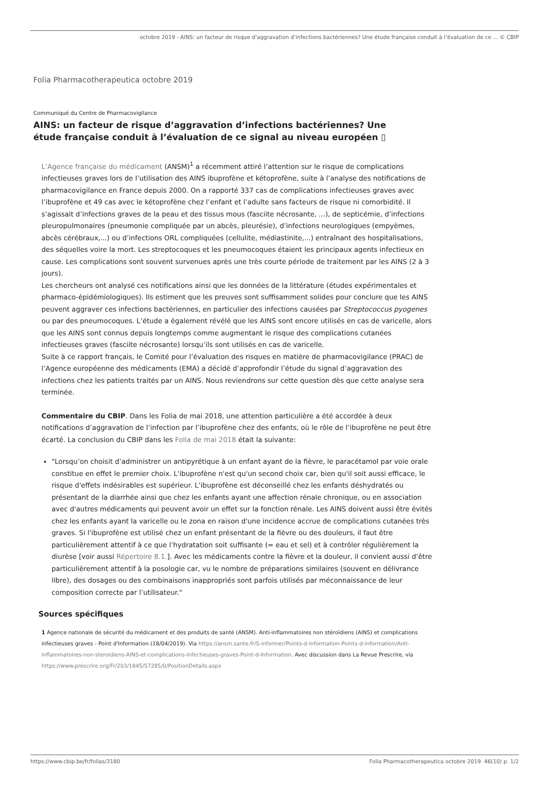octobre 2019 - AINS: un facteur de risque d’aggravation d’infections bactériennes? Une étude française conduit à l’évaluation de ce ... © CBIP
Folia Pharmacotherapeutica octobre 2019
Communiqué du Centre de Pharmacovigilance
AINS: un facteur de risque d’aggravation d’infections bactériennes? Une étude française conduit à l’évaluation de ce signal au niveau européen ▯
L’Agence française du médicament (ANSM)<sup>1</sup> a récemment attiré l’attention sur le risque de complications infectieuses graves lors de l’utilisation des AINS ibuprofène et kétoprofène, suite à l’analyse des notifications de pharmacovigilance en France depuis 2000. On a rapporté 337 cas de complications infectieuses graves avec l’ibuprofène et 49 cas avec le kétoprofène chez l’enfant et l’adulte sans facteurs de risque ni comorbidité. Il s’agissait d’infections graves de la peau et des tissus mous (fasciite nécrosante, ...), de septicémie, d’infections pleuropulmonaires (pneumonie compliquée par un abcès, pleurésie), d’infections neurologiques (empyèmes, abcès cérébraux,...) ou d’infections ORL compliquées (cellulite, médiastinite,...) entraînant des hospitalisations, des séquelles voire la mort. Les streptocoques et les pneumocoques étaient les principaux agents infectieux en cause. Les complications sont souvent survenues après une très courte période de traitement par les AINS (2 à 3 jours).
Les chercheurs ont analysé ces notifications ainsi que les données de la littérature (études expérimentales et pharmaco-épidémiologiques). Ils estiment que les preuves sont suffisamment solides pour conclure que les AINS peuvent aggraver ces infections bactériennes, en particulier des infections causées par Streptococcus pyogenes ou par des pneumocoques. L’étude a également révélé que les AINS sont encore utilisés en cas de varicelle, alors que les AINS sont connus depuis longtemps comme augmentant le risque des complications cutanées infectieuses graves (fasciite nécrosante) lorsqu’ils sont utilisés en cas de varicelle.
Suite à ce rapport français, le Comité pour l’évaluation des risques en matière de pharmacovigilance (PRAC) de l’Agence européenne des médicaments (EMA) a décidé d’approfondir l’étude du signal d’aggravation des infections chez les patients traités par un AINS. Nous reviendrons sur cette question dès que cette analyse sera terminée.
Commentaire du CBIP. Dans les Folia de mai 2018, une attention particulière a été accordée à deux notifications d’aggravation de l’infection par l’ibuprofène chez des enfants, où le rôle de l’ibuprofène ne peut être écarté. La conclusion du CBIP dans les Folia de mai 2018 était la suivante:
"Lorsqu’on choisit d’administrer un antipyrétique à un enfant ayant de la fièvre, le paracétamol par voie orale constitue en effet le premier choix. L'ibuprofène n'est qu'un second choix car, bien qu'il soit aussi efficace, le risque d'effets indésirables est supérieur. L’ibuprofène est déconseillé chez les enfants déshydratés ou présentant de la diarrhée ainsi que chez les enfants ayant une affection rénale chronique, ou en association avec d'autres médicaments qui peuvent avoir un effet sur la fonction rénale. Les AINS doivent aussi être évités chez les enfants ayant la varicelle ou le zona en raison d'une incidence accrue de complications cutanées très graves. Si l'ibuprofène est utilisé chez un enfant présentant de la fièvre ou des douleurs, il faut être particulièrement attentif à ce que l’hydratation soit suffisante (= eau et sel) et à contrôler régulièrement la diurèse [voir aussi Répertoire 8.1.]. Avec les médicaments contre la fièvre et la douleur, il convient aussi d’être particulièrement attentif à la posologie car, vu le nombre de préparations similaires (souvent en délivrance libre), des dosages ou des combinaisons inappropriés sont parfois utilisés par méconnaissance de leur composition correcte par l’utilisateur."
Sources spécifiques
1 Agence nationale de sécurité du médicament et des produits de santé (ANSM). Anti-inflammatoires non stéroïdiens (AINS) et complications infectieuses graves - Point d'Information (18/04/2019). Via https://ansm.sante.fr/S-informer/Points-d-information-Points-d-information/Anti-inflammatoires-non-steroidiens-AINS-et-complications-infectieuses-graves-Point-d-Information. Avec discussion dans La Revue Prescrire, via https://www.prescrire.org/Fr/203/1845/57285/0/PositionDetails.aspx
https://www.cbip.be/fr/folias/3180 Folia Pharmacotherapeutica octobre 2019. 46(10) p. 1/2